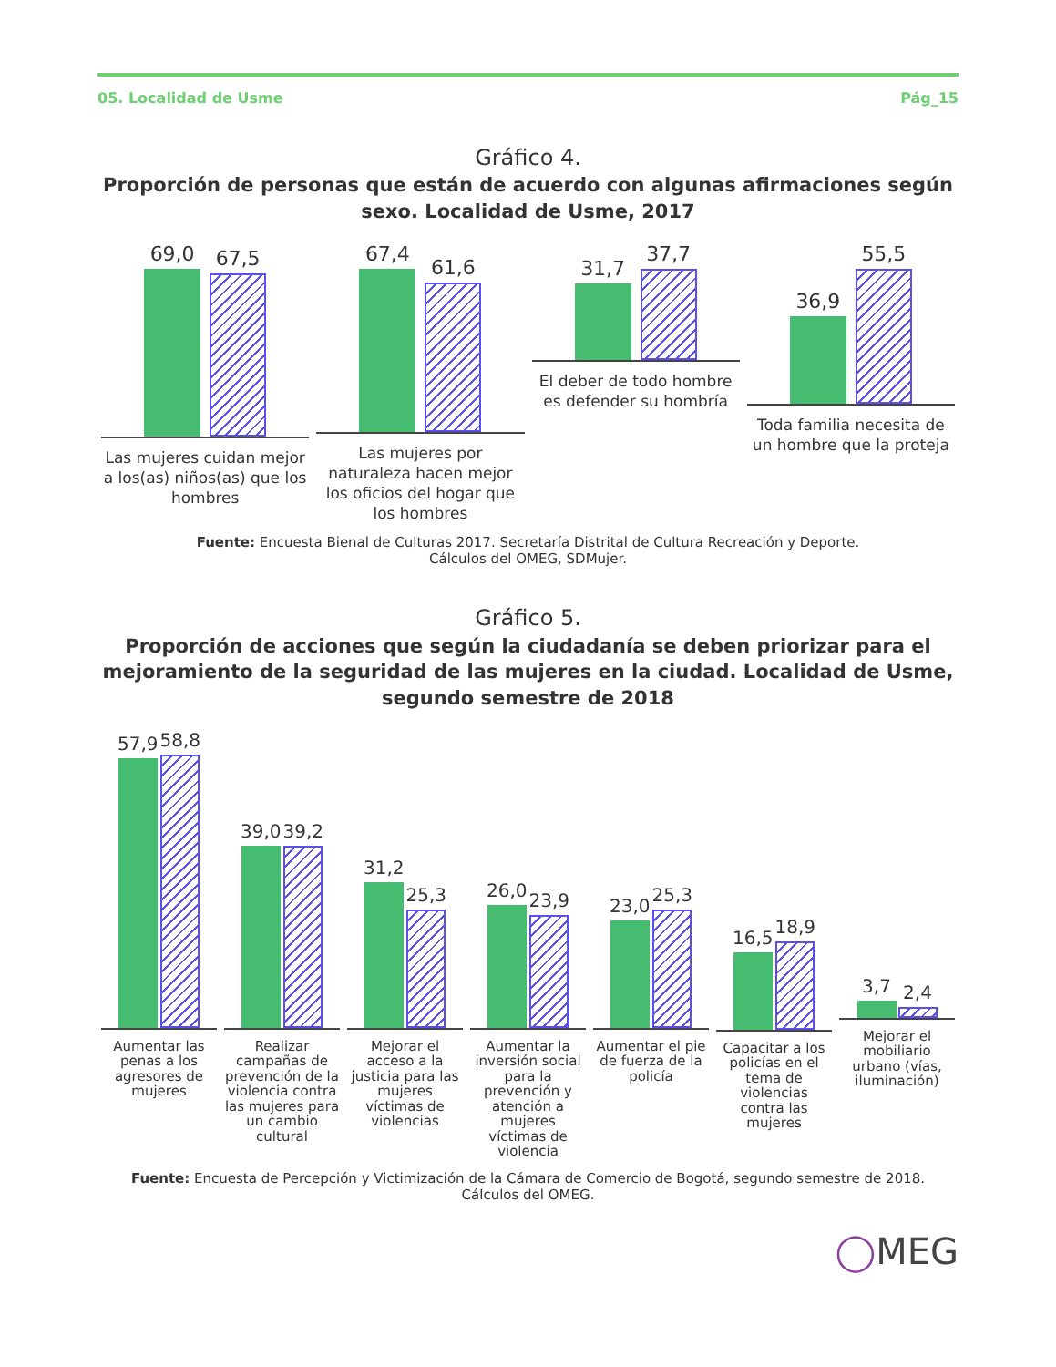05. Localidad de Usme Pág_15
Gráfico 4.
Proporción de personas que están de acuerdo con algunas afirmaciones según sexo. Localidad de Usme, 2017
69,0
67,5
Las mujeres cuidan mejor a los(as) niños(as) que los hombres
67,4
61,6
Las mujeres por naturaleza hacen mejor los oficios del hogar que los hombres
31,7
37,7
El deber de todo hombre es defender su hombría
36,9
55,5
Toda familia necesita de un hombre que la proteja
Fuente: Encuesta Bienal de Culturas 2017. Secretaría Distrital de Cultura Recreación y Deporte.
Cálculos del OMEG, SDMujer.
Gráfico 5.
Proporción de acciones que según la ciudadanía se deben priorizar para el mejoramiento de la seguridad de las mujeres en la ciudad. Localidad de Usme, segundo semestre de 2018
57,9
58,8
Aumentar las penas a los agresores de mujeres
39,0
39,2
Realizar campañas de prevención de la violencia contra las mujeres para un cambio cultural
31,2
25,3
Mejorar el acceso a la justicia para las mujeres víctimas de violencias
26,0
23,9
Aumentar la inversión social para la prevención y atención a mujeres víctimas de violencia
23,0
25,3
Aumentar el pie de fuerza de la policía
16,5
18,9
Capacitar a los policías en el tema de violencias contra las mujeres
3,7
2,4
Mejorar el mobiliario urbano (vías, iluminación)
Fuente: Encuesta de Percepción y Victimización de la Cámara de Comercio de Bogotá, segundo semestre de 2018.
Cálculos del OMEG.
◯MEG